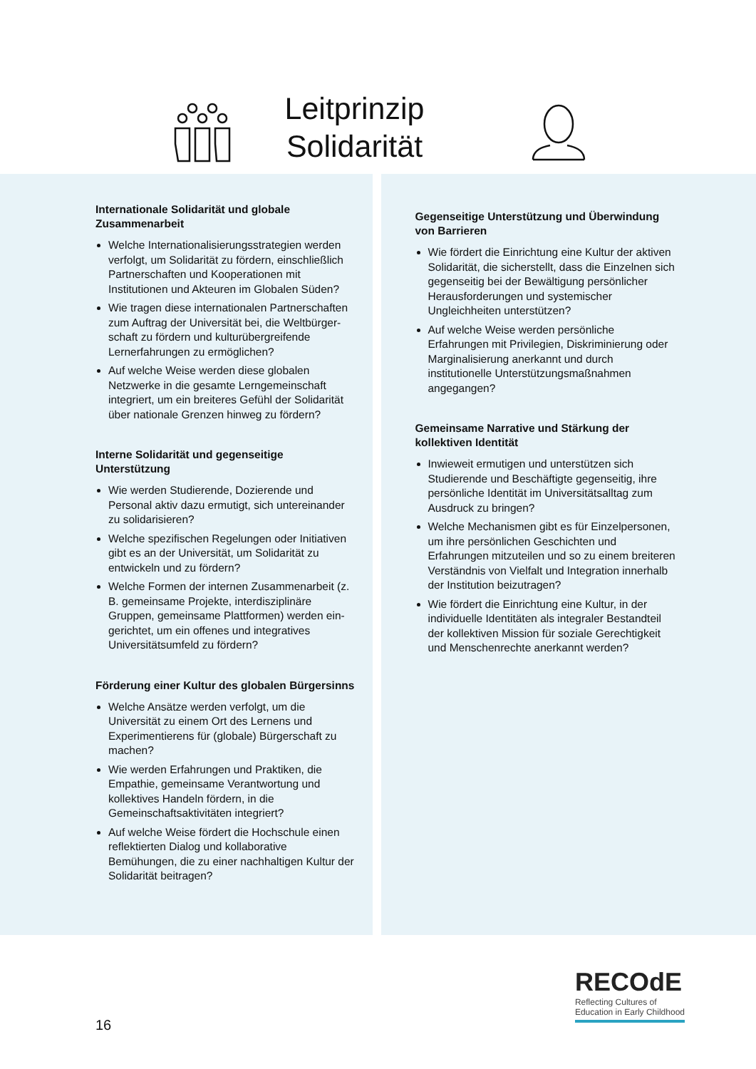Leitprinzip
Solidarität
Internationale Solidarität und globale Zusammenarbeit
Welche Internationalisierungsstrategien werden verfolgt, um Solidarität zu fördern, einschließlich Partnerschaften und Kooperationen mit Institutionen und Akteuren im Globalen Süden?
Wie tragen diese internationalen Partnerschaften zum Auftrag der Universität bei, die Weltbürger-schaft zu fördern und kulturübergreifende Lernerfahrungen zu ermöglichen?
Auf welche Weise werden diese globalen Netzwerke in die gesamte Lerngemeinschaft integriert, um ein breiteres Gefühl der Solidarität über nationale Grenzen hinweg zu fördern?
Interne Solidarität und gegenseitige Unterstützung
Wie werden Studierende, Dozierende und Personal aktiv dazu ermutigt, sich untereinander zu solidarisieren?
Welche spezifischen Regelungen oder Initiativen gibt es an der Universität, um Solidarität zu entwickeln und zu fördern?
Welche Formen der internen Zusammenarbeit (z. B. gemeinsame Projekte, interdisziplinäre Gruppen, gemeinsame Plattformen) werden ein-gerichtet, um ein offenes und integratives Universitätsumfeld zu fördern?
Förderung einer Kultur des globalen Bürgersinns
Welche Ansätze werden verfolgt, um die Universität zu einem Ort des Lernens und Experimentierens für (globale) Bürgerschaft zu machen?
Wie werden Erfahrungen und Praktiken, die Empathie, gemeinsame Verantwortung und kollektives Handeln fördern, in die Gemeinschaftsaktivitäten integriert?
Auf welche Weise fördert die Hochschule einen reflektierten Dialog und kollaborative Bemühungen, die zu einer nachhaltigen Kultur der Solidarität beitragen?
Gegenseitige Unterstützung und Überwindung von Barrieren
Wie fördert die Einrichtung eine Kultur der aktiven Solidarität, die sicherstellt, dass die Einzelnen sich gegenseitig bei der Bewältigung persönlicher Herausforderungen und systemischer Ungleichheiten unterstützen?
Auf welche Weise werden persönliche Erfahrungen mit Privilegien, Diskriminierung oder Marginalisierung anerkannt und durch institutionelle Unterstützungsmaßnahmen angegangen?
Gemeinsame Narrative und Stärkung der kollektiven Identität
Inwieweit ermutigen und unterstützen sich Studierende und Beschäftigte gegenseitig, ihre persönliche Identität im Universitätsalltag zum Ausdruck zu bringen?
Welche Mechanismen gibt es für Einzelpersonen, um ihre persönlichen Geschichten und Erfahrungen mitzuteilen und so zu einem breiteren Verständnis von Vielfalt und Integration innerhalb der Institution beizutragen?
Wie fördert die Einrichtung eine Kultur, in der individuelle Identitäten als integraler Bestandteil der kollektiven Mission für soziale Gerechtigkeit und Menschenrechte anerkannt werden?
16
RECOdE
Reflecting Cultures of
Education in Early Childhood